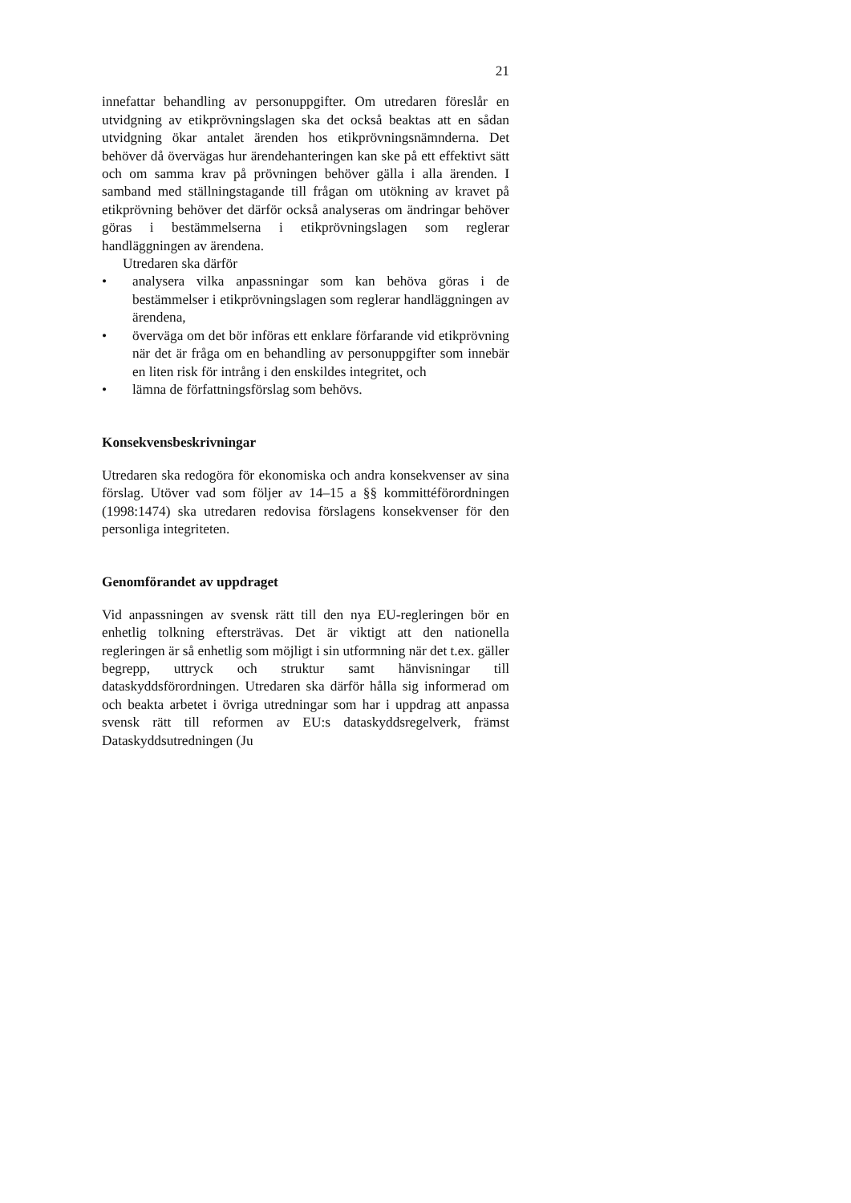21
innefattar behandling av personuppgifter. Om utredaren föreslår en utvidgning av etikprövningslagen ska det också beaktas att en sådan utvidgning ökar antalet ärenden hos etikprövnings­nämnderna. Det behöver då övervägas hur ärendehanteringen kan ske på ett effektivt sätt och om samma krav på prövningen behöver gälla i alla ärenden. I samband med ställningstagande till frågan om utökning av kravet på etikprövning behöver det därför också analyseras om ändringar behöver göras i bestäm­melserna i etikprövningslagen som reglerar handläggningen av ärendena.
Utredaren ska därför
• analysera vilka anpassningar som kan behöva göras i de bestämmelser i etikprövningslagen som reglerar handlägg­ningen av ärendena,
• överväga om det bör införas ett enklare förfarande vid etikprövning när det är fråga om en behandling av person­uppgifter som innebär en liten risk för intrång i den enskildes integritet, och
• lämna de författningsförslag som behövs.
Konsekvensbeskrivningar
Utredaren ska redogöra för ekonomiska och andra konsekvenser av sina förslag. Utöver vad som följer av 14–15 a §§ kommitté­förordningen (1998:1474) ska utredaren redovisa förslagens konsekvenser för den personliga integriteten.
Genomförandet av uppdraget
Vid anpassningen av svensk rätt till den nya EU-regleringen bör en enhetlig tolkning eftersträvas. Det är viktigt att den nationella regleringen är så enhetlig som möjligt i sin utform­ning när det t.ex. gäller begrepp, uttryck och struktur samt hänvisningar till dataskyddsförordningen. Utredaren ska därför hålla sig informerad om och beakta arbetet i övriga utredningar som har i uppdrag att anpassa svensk rätt till reformen av EU:s dataskyddsregelverk, främst Dataskyddsutredningen (Ju